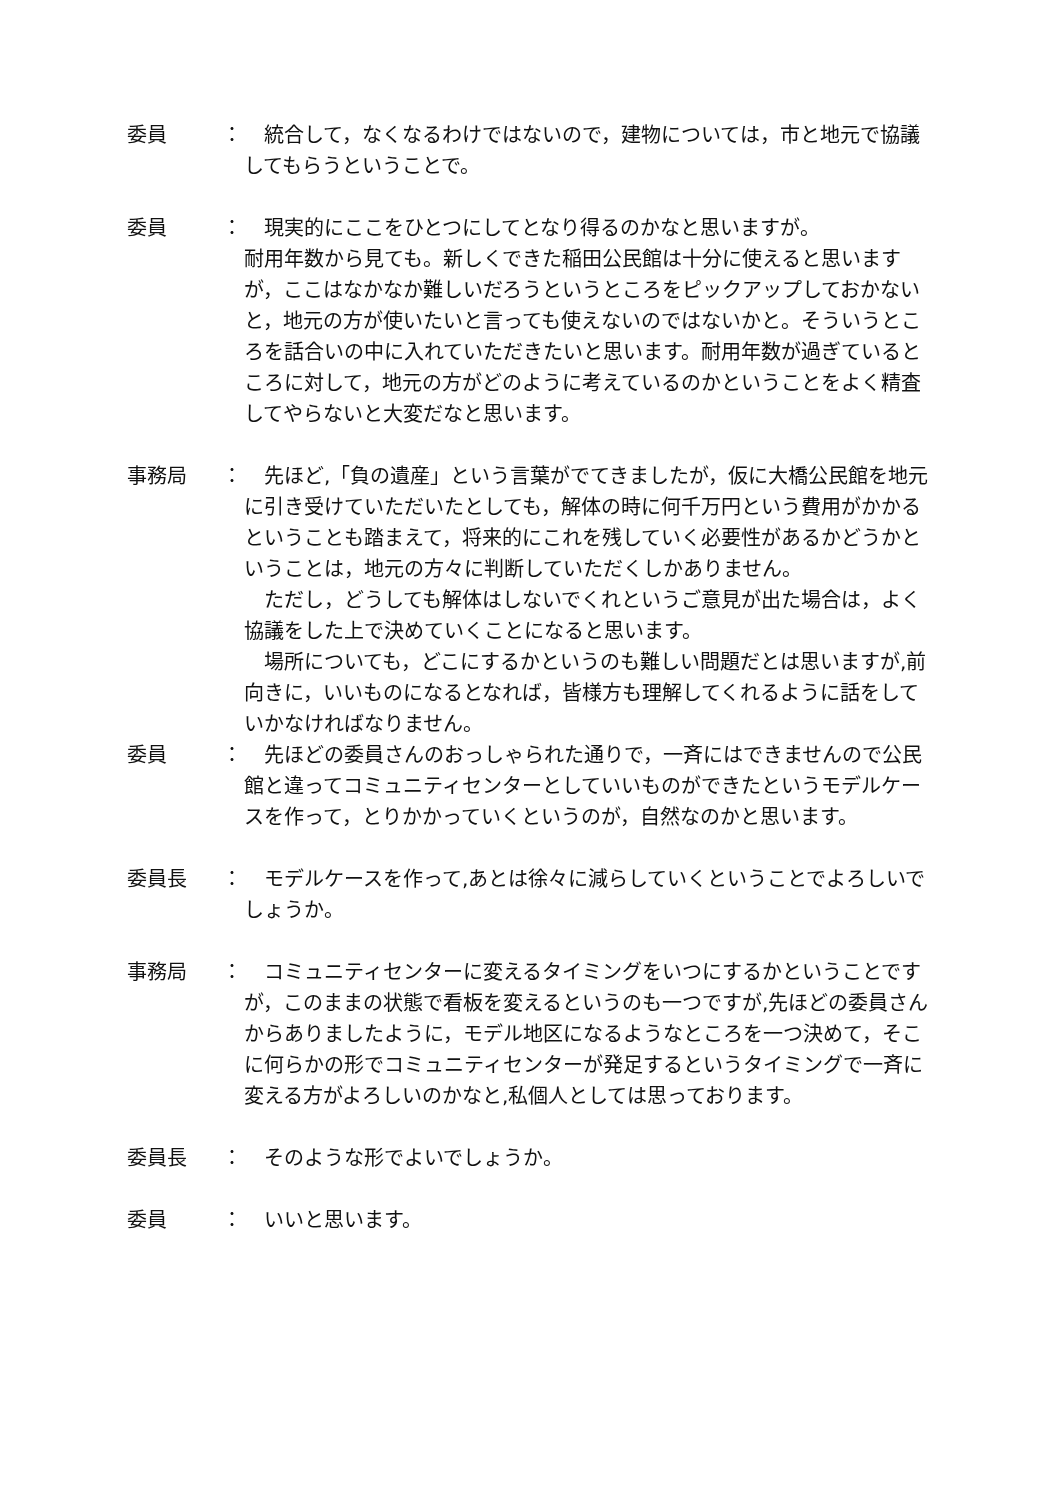委員 ： 　統合して，なくなるわけではないので，建物については，市と地元で協議してもらうということで。
委員 ： 　現実的にここをひとつにしてとなり得るのかなと思いますが。
耐用年数から見ても。新しくできた稲田公民館は十分に使えると思いますが，ここはなかなか難しいだろうというところをピックアップしておかないと，地元の方が使いたいと言っても使えないのではないかと。そういうところを話合いの中に入れていただきたいと思います。耐用年数が過ぎているところに対して，地元の方がどのように考えているのかということをよく精査してやらないと大変だなと思います。
事務局 ： 　先ほど,「負の遺産」という言葉がでてきましたが，仮に大橋公民館を地元に引き受けていただいたとしても，解体の時に何千万円という費用がかかるということも踏まえて，将来的にこれを残していく必要性があるかどうかということは，地元の方々に判断していただくしかありません。
　ただし，どうしても解体はしないでくれというご意見が出た場合は，よく協議をした上で決めていくことになると思います。
　場所についても，どこにするかというのも難しい問題だとは思いますが,前向きに，いいものになるとなれば，皆様方も理解してくれるように話をしていかなければなりません。
委員 ： 　先ほどの委員さんのおっしゃられた通りで，一斉にはできませんので公民館と違ってコミュニティセンターとしていいものができたというモデルケースを作って，とりかかっていくというのが，自然なのかと思います。
委員長 ： 　モデルケースを作って,あとは徐々に減らしていくということでよろしいでしょうか。
事務局 ： 　コミュニティセンターに変えるタイミングをいつにするかということですが，このままの状態で看板を変えるというのも一つですが,先ほどの委員さんからありましたように，モデル地区になるようなところを一つ決めて，そこに何らかの形でコミュニティセンターが発足するというタイミングで一斉に変える方がよろしいのかなと,私個人としては思っております。
委員長 ： 　そのような形でよいでしょうか。
委員 ： 　いいと思います。